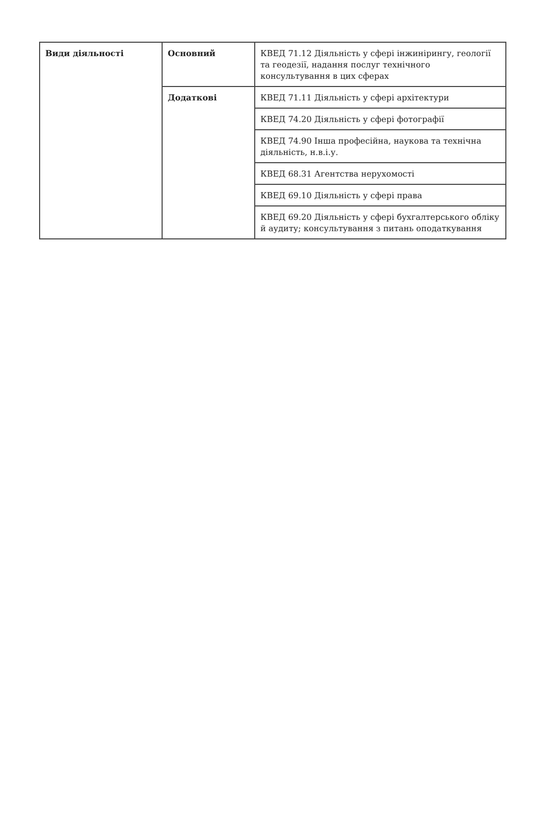| Види діяльності | Основний | КВЕД 71.12 Діяльність у сфері інжинірингу, геології та геодезії, надання послуг технічного консультування в цих сферах |
| | Додаткові | КВЕД 71.11 Діяльність у сфері архітектури |
| | | КВЕД 74.20 Діяльність у сфері фотографії |
| | | КВЕД 74.90 Інша професійна, наукова та технічна діяльність, н.в.і.у. |
| | | КВЕД 68.31 Агентства нерухомості |
| | | КВЕД 69.10 Діяльність у сфері права |
| | | КВЕД 69.20 Діяльність у сфері бухгалтерського обліку й аудиту; консультування з питань оподаткування |